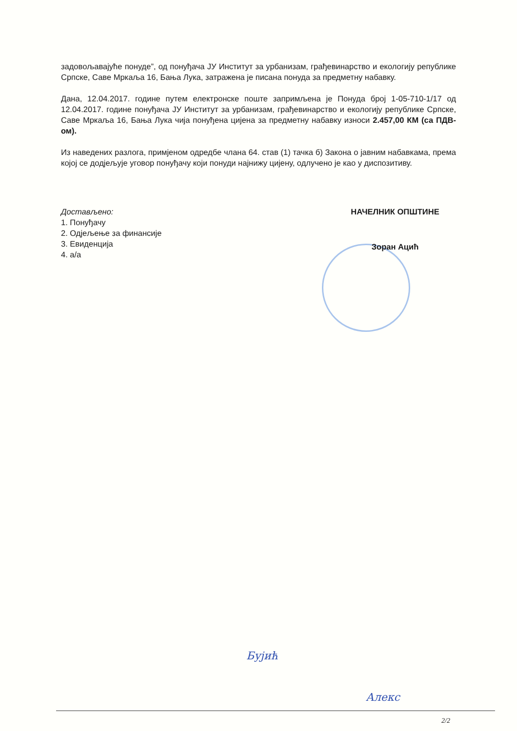задовољавајуће понуде”, од понуђача ЈУ Институт за урбанизам, грађевинарство и екологију републике Српске, Саве Мркаља 16, Бања Лука, затражена је писана понуда за предметну набавку.
Дана, 12.04.2017. године путем електронске поште запримљена је Понуда број 1-05-710-1/17 од 12.04.2017. године понуђача ЈУ Институт за урбанизам, грађевинарство и екологију републике Српске, Саве Мркаља 16, Бања Лука чија понуђена цијена за предметну набавку износи 2.457,00 КМ (са ПДВ-ом).
Из наведених разлога, примјеном одредбе члана 64. став (1) тачка б) Закона о јавним набавкама, према којој се додјељује уговор понуђачу који понуди најнижу цијену, одлучено је као у диспозитиву.
Достављено:
1. Понуђачу
2. Одјељење за финансије
3. Евиденција
4. а/а
НАЧЕЛНИК ОПШТИНЕ
Зоран Ацић
Бујић
Алекс
2/2